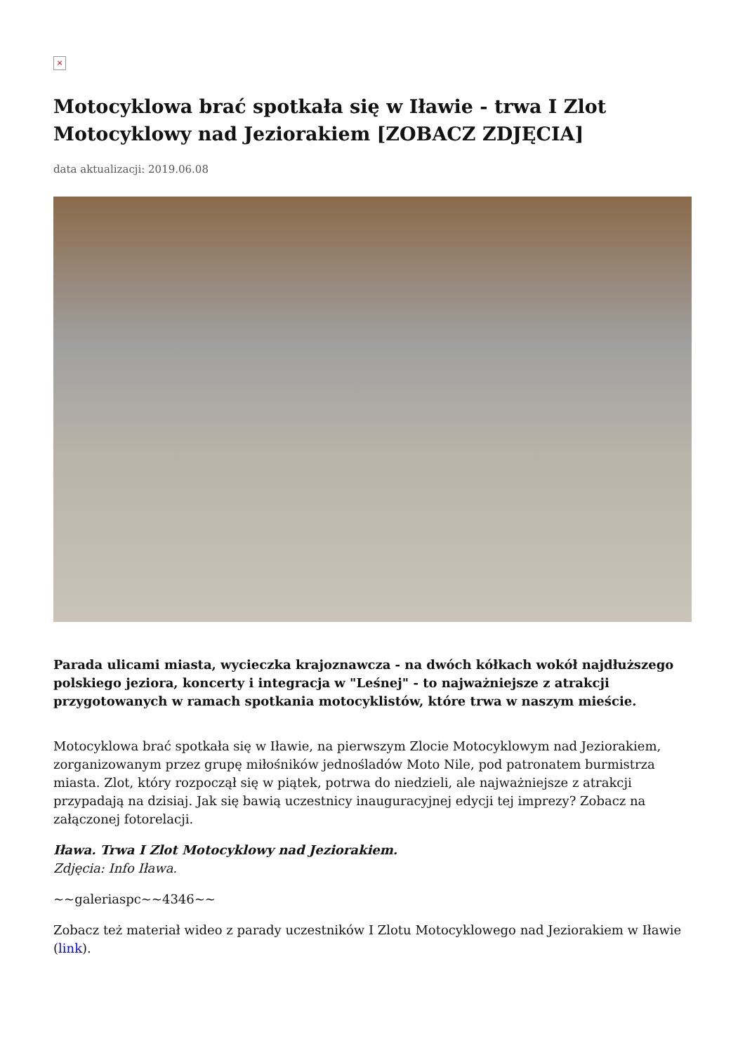×
Motocyklowa brać spotkała się w Iławie - trwa I Zlot Motocyklowy nad Jeziorakiem [ZOBACZ ZDJĘCIA]
data aktualizacji: 2019.06.08
Parada ulicami miasta, wycieczka krajoznawcza - na dwóch kółkach wokół najdłuższego polskiego jeziora, koncerty i integracja w "Leśnej" - to najważniejsze z atrakcji przygotowanych w ramach spotkania motocyklistów, które trwa w naszym mieście.
Motocyklowa brać spotkała się w Iławie, na pierwszym Zlocie Motocyklowym nad Jeziorakiem, zorganizowanym przez grupę miłośników jednośladów Moto Nile, pod patronatem burmistrza miasta. Zlot, który rozpoczął się w piątek, potrwa do niedzieli, ale najważniejsze z atrakcji przypadają na dzisiaj. Jak się bawią uczestnicy inauguracyjnej edycji tej imprezy? Zobacz na załączonej fotorelacji.
Iława. Trwa I Zlot Motocyklowy nad Jeziorakiem.
Zdjęcia: Info Iława.
~~galeriaspc~~4346~~
Zobacz też materiał wideo z parady uczestników I Zlotu Motocyklowego nad Jeziorakiem w Iławie (link).